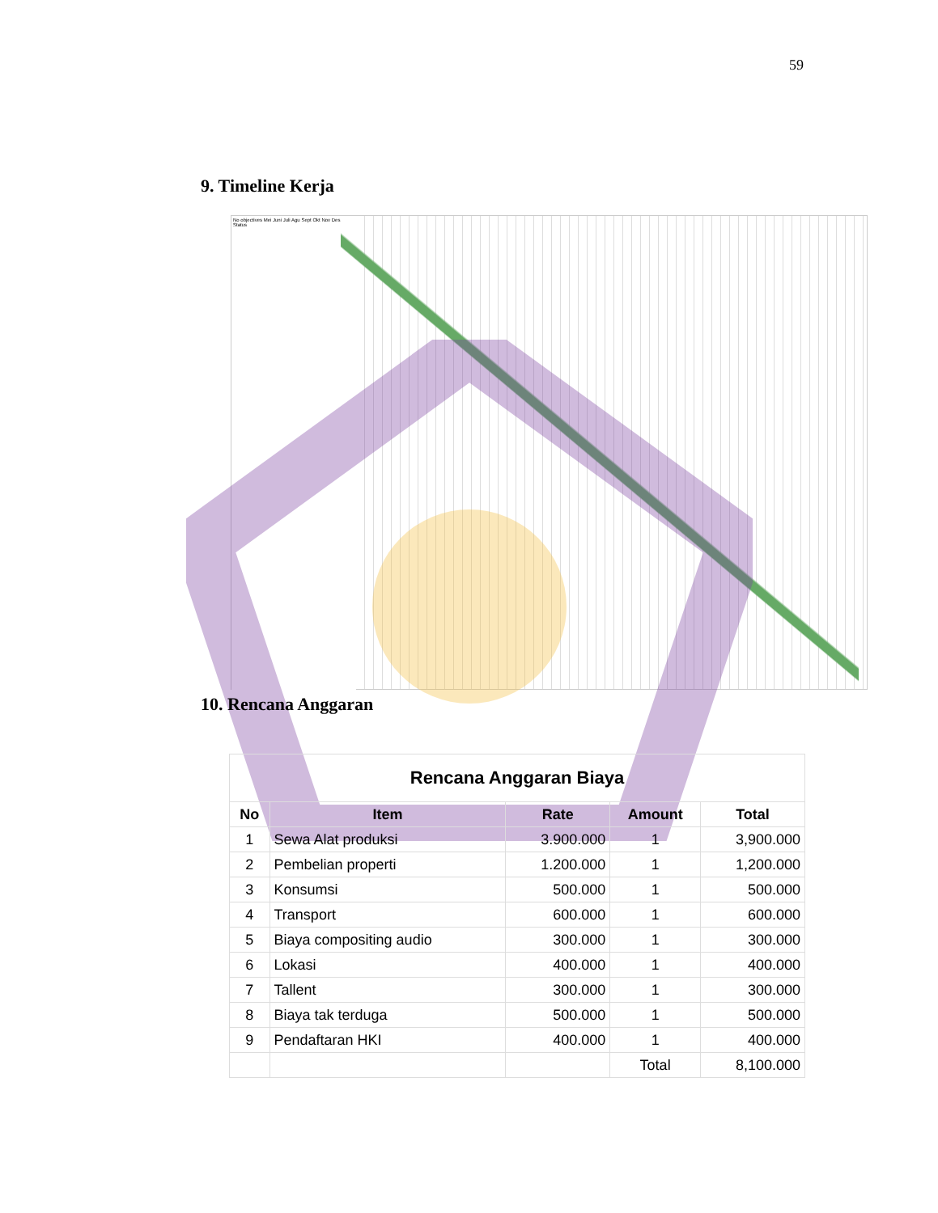59
9. Timeline Kerja
No objectives Mei Juni Juli Agu Sept Okt Nov Des Status
10. Rencana Anggaran
| Rencana Anggaran Biaya | | | | |
| No | Item | Rate | Amount | Total |
| 1 | Sewa Alat produksi | 3.900.000 | 1 | 3,900.000 |
| 2 | Pembelian properti | 1.200.000 | 1 | 1,200.000 |
| 3 | Konsumsi | 500.000 | 1 | 500.000 |
| 4 | Transport | 600.000 | 1 | 600.000 |
| 5 | Biaya compositing audio | 300.000 | 1 | 300.000 |
| 6 | Lokasi | 400.000 | 1 | 400.000 |
| 7 | Tallent | 300.000 | 1 | 300.000 |
| 8 | Biaya tak terduga | 500.000 | 1 | 500.000 |
| 9 | Pendaftaran HKI | 400.000 | 1 | 400.000 |
| | | | Total | 8,100.000 |